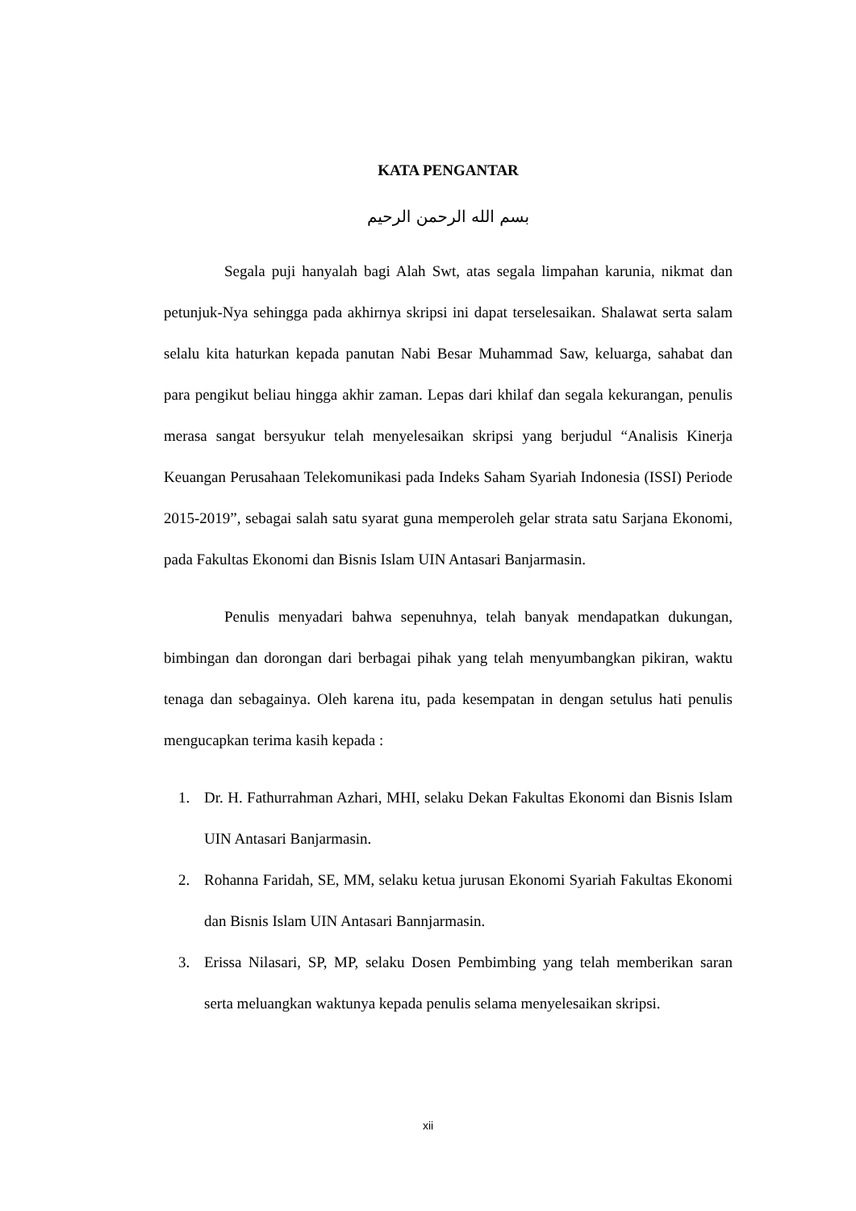KATA PENGANTAR
بسم الله الرحمن الرحيم
Segala puji hanyalah bagi Alah Swt, atas segala limpahan karunia, nikmat dan petunjuk-Nya sehingga pada akhirnya skripsi ini dapat terselesaikan. Shalawat serta salam selalu kita haturkan kepada panutan Nabi Besar Muhammad Saw, keluarga, sahabat dan para pengikut beliau hingga akhir zaman. Lepas dari khilaf dan segala kekurangan, penulis merasa sangat bersyukur telah menyelesaikan skripsi yang berjudul “Analisis Kinerja Keuangan Perusahaan Telekomunikasi pada Indeks Saham Syariah Indonesia (ISSI) Periode 2015-2019”, sebagai salah satu syarat guna memperoleh gelar strata satu Sarjana Ekonomi, pada Fakultas Ekonomi dan Bisnis Islam UIN Antasari Banjarmasin.
Penulis menyadari bahwa sepenuhnya, telah banyak mendapatkan dukungan, bimbingan dan dorongan dari berbagai pihak yang telah menyumbangkan pikiran, waktu tenaga dan sebagainya. Oleh karena itu, pada kesempatan in dengan setulus hati penulis mengucapkan terima kasih kepada :
1. Dr. H. Fathurrahman Azhari, MHI, selaku Dekan Fakultas Ekonomi dan Bisnis Islam UIN Antasari Banjarmasin.
2. Rohanna Faridah, SE, MM, selaku ketua jurusan Ekonomi Syariah Fakultas Ekonomi dan Bisnis Islam UIN Antasari Bannjarmasin.
3. Erissa Nilasari, SP, MP, selaku Dosen Pembimbing yang telah memberikan saran serta meluangkan waktunya kepada penulis selama menyelesaikan skripsi.
xii